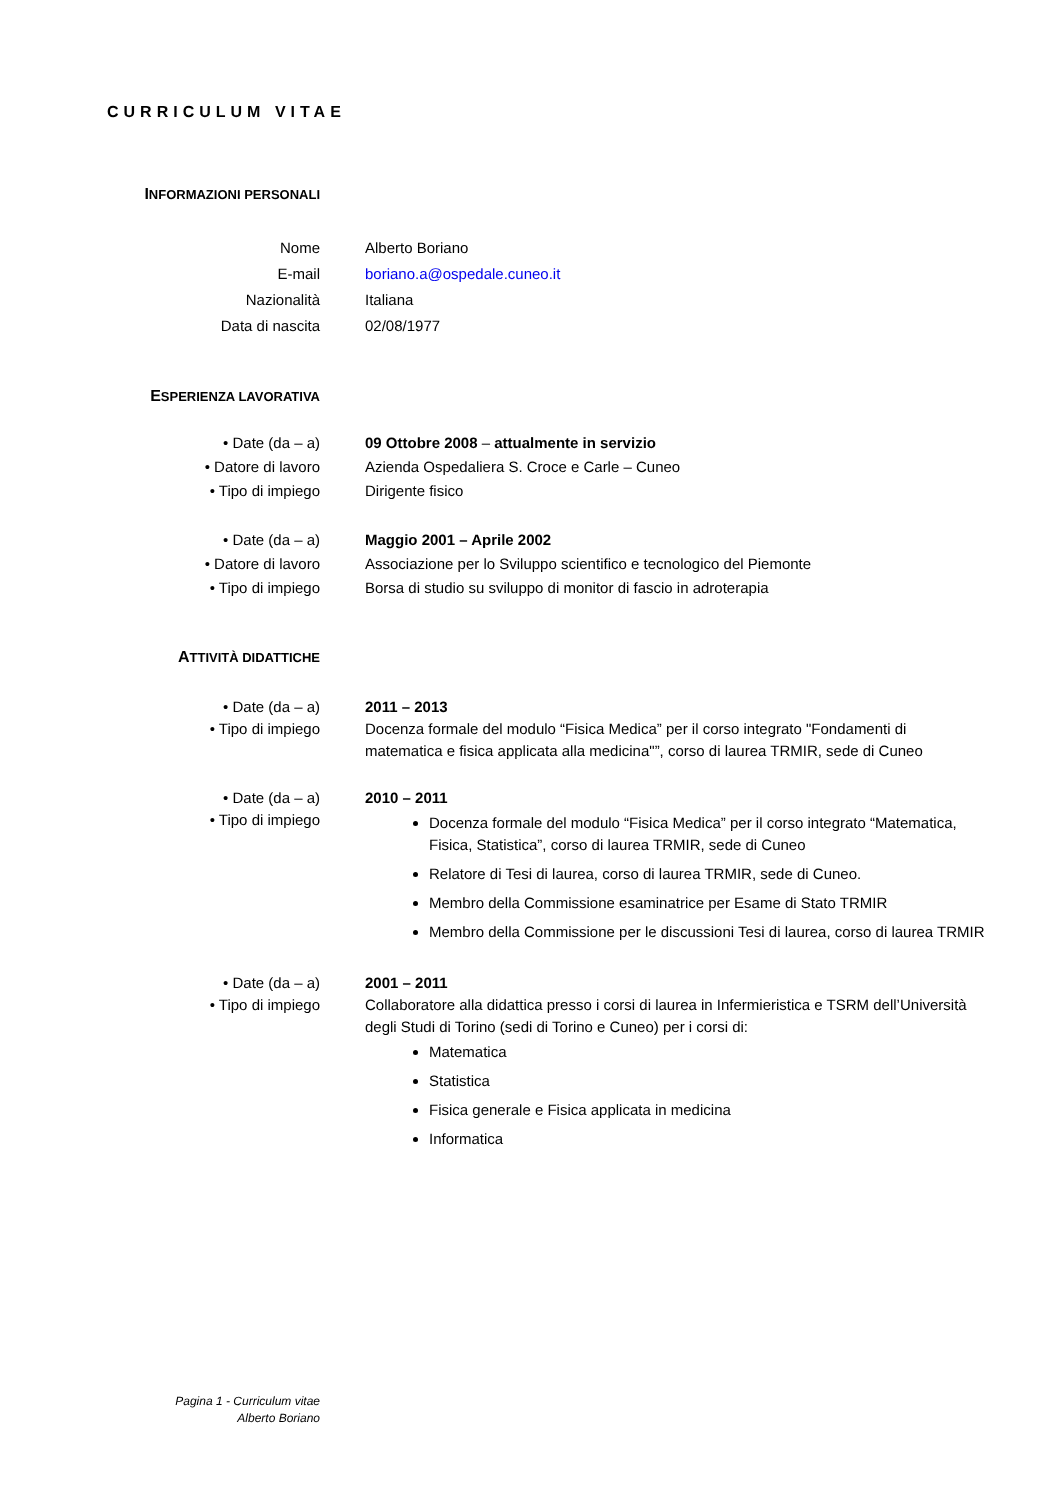CURRICULUM VITAE
INFORMAZIONI PERSONALI
Nome
E-mail
Nazionalità
Data di nascita
Alberto Boriano
boriano.a@ospedale.cuneo.it
Italiana
02/08/1977
ESPERIENZA LAVORATIVA
• Date (da – a)
• Datore di lavoro
• Tipo di impiego
09 Ottobre 2008 – attualmente in servizio
Azienda Ospedaliera S. Croce e Carle – Cuneo
Dirigente fisico
• Date (da – a)
• Datore di lavoro
• Tipo di impiego
Maggio 2001 – Aprile 2002
Associazione per lo Sviluppo scientifico e tecnologico del Piemonte
Borsa di studio su sviluppo di monitor di fascio in adroterapia
ATTIVITÀ DIDATTICHE
• Date (da – a)
• Tipo di impiego
2011 – 2013
Docenza formale del modulo “Fisica Medica” per il corso integrato "Fondamenti di matematica e fisica applicata alla medicina"”, corso di laurea TRMIR, sede di Cuneo
• Date (da – a)
• Tipo di impiego
2010 – 2011
Docenza formale del modulo “Fisica Medica” per il corso integrato “Matematica, Fisica, Statistica”, corso di laurea TRMIR, sede di Cuneo
Relatore di Tesi di laurea, corso di laurea TRMIR, sede di Cuneo.
Membro della Commissione esaminatrice per Esame di Stato TRMIR
Membro della Commissione per le discussioni Tesi di laurea, corso di laurea TRMIR
• Date (da – a)
• Tipo di impiego
2001 – 2011
Collaboratore alla didattica presso i corsi di laurea in Infermieristica e TSRM dell’Università degli Studi di Torino (sedi di Torino e Cuneo) per i corsi di:
Matematica
Statistica
Fisica generale e Fisica applicata in medicina
Informatica
Pagina 1 - Curriculum vitae
Alberto Boriano